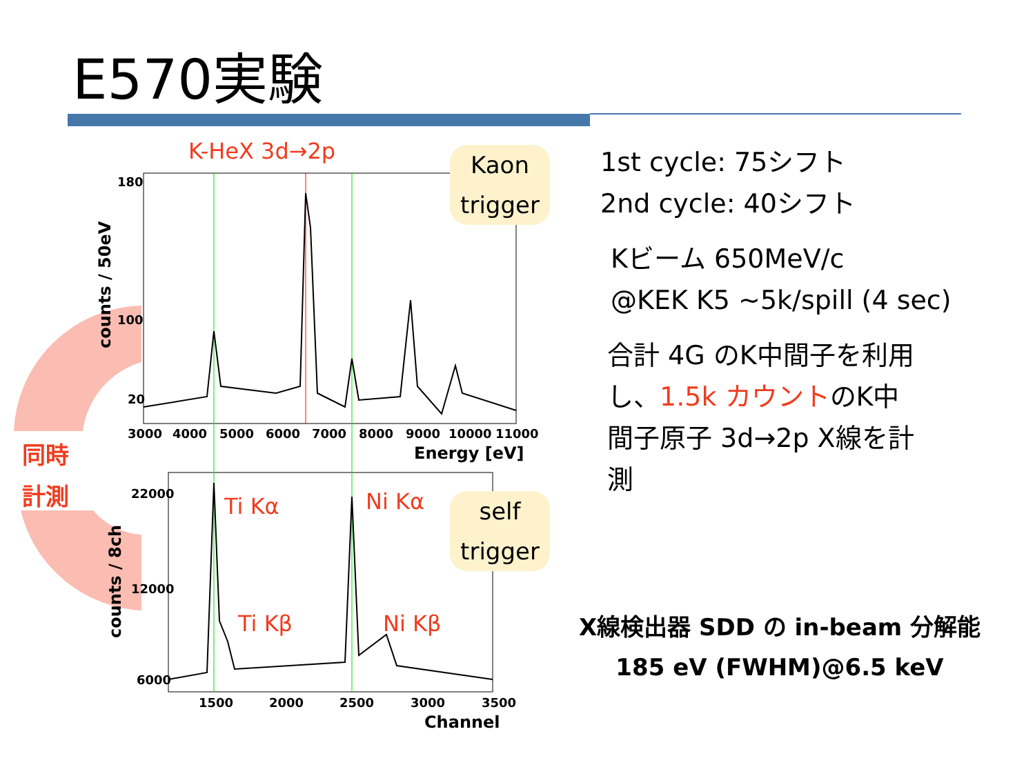E570実験
180
100
20
3000
4000
5000
6000
7000
8000
9000
10000
11000
Energy [eV]
22000
12000
6000
1500
2000
2500
3000
3500
Channel
counts / 50eV
counts / 8ch
K-HeX 3d→2p
Ti Kα
Ni Kα
Ti Kβ
Ni Kβ
Kaon
trigger
self
trigger
同時
計測
1st cycle: 75シフト
2nd cycle: 40シフト
Kビーム 650MeV/c
@KEK K5 ~5k/spill (4 sec)
合計 4G のK中間子を利用
し、1.5k カウントのK中
間子原子 3d→2p X線を計
測
X線検出器 SDD の in-beam 分解能
185 eV (FWHM)@6.5 keV